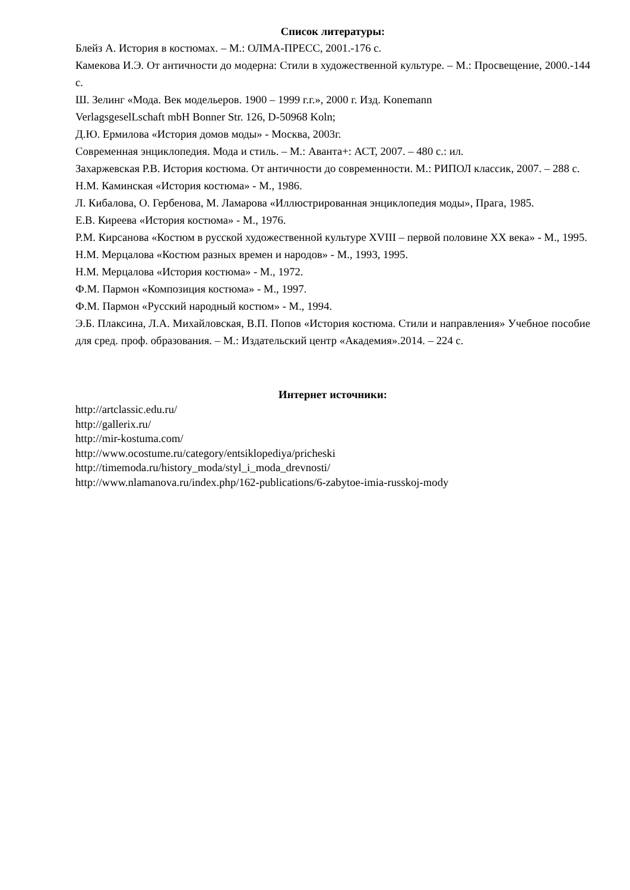Список литературы:
Блейз А. История в костюмах. – М.: ОЛМА-ПРЕСС, 2001.-176 с.
Камекова И.Э. От античности до модерна: Стили в художественной культуре. – М.: Просвещение, 2000.-144 с.
Ш. Зелинг «Мода. Век модельеров. 1900 – 1999 г.г.», 2000 г. Изд. Konemann
VerlagsgeselLschaft mbH Bonner Str. 126, D-50968 Koln;
Д.Ю. Ермилова «История домов моды» - Москва, 2003г.
Современная энциклопедия. Мода и стиль. – М.: Аванта+: АСТ, 2007. – 480 с.: ил.
Захаржевская Р.В. История костюма. От античности до современности. М.: РИПОЛ классик, 2007. – 288 с.
Н.М. Каминская «История костюма» - М., 1986.
Л. Кибалова, О. Гербенова, М. Ламарова «Иллюстрированная энциклопедия моды», Прага, 1985.
Е.В. Киреева «История костюма» - М., 1976.
Р.М. Кирсанова «Костюм в русской художественной культуре XVIII – первой половине XX века» - М., 1995.
Н.М. Мерцалова «Костюм разных времен и народов» - М., 1993, 1995.
Н.М. Мерцалова «История костюма» - М., 1972.
Ф.М. Пармон «Композиция костюма» - М., 1997.
Ф.М. Пармон «Русский народный костюм» - М., 1994.
Э.Б. Плаксина, Л.А. Михайловская, В.П. Попов «История костюма. Стили и направления» Учебное пособие для сред. проф. образования. – М.: Издательский центр «Академия».2014. – 224 с.
Интернет источники:
http://artclassic.edu.ru/
http://gallerix.ru/
http://mir-kostuma.com/
http://www.ocostume.ru/category/entsiklopediya/pricheski
http://timemoda.ru/history_moda/styl_i_moda_drevnosti/
http://www.nlamanova.ru/index.php/162-publications/6-zabytoe-imia-russkoj-mody